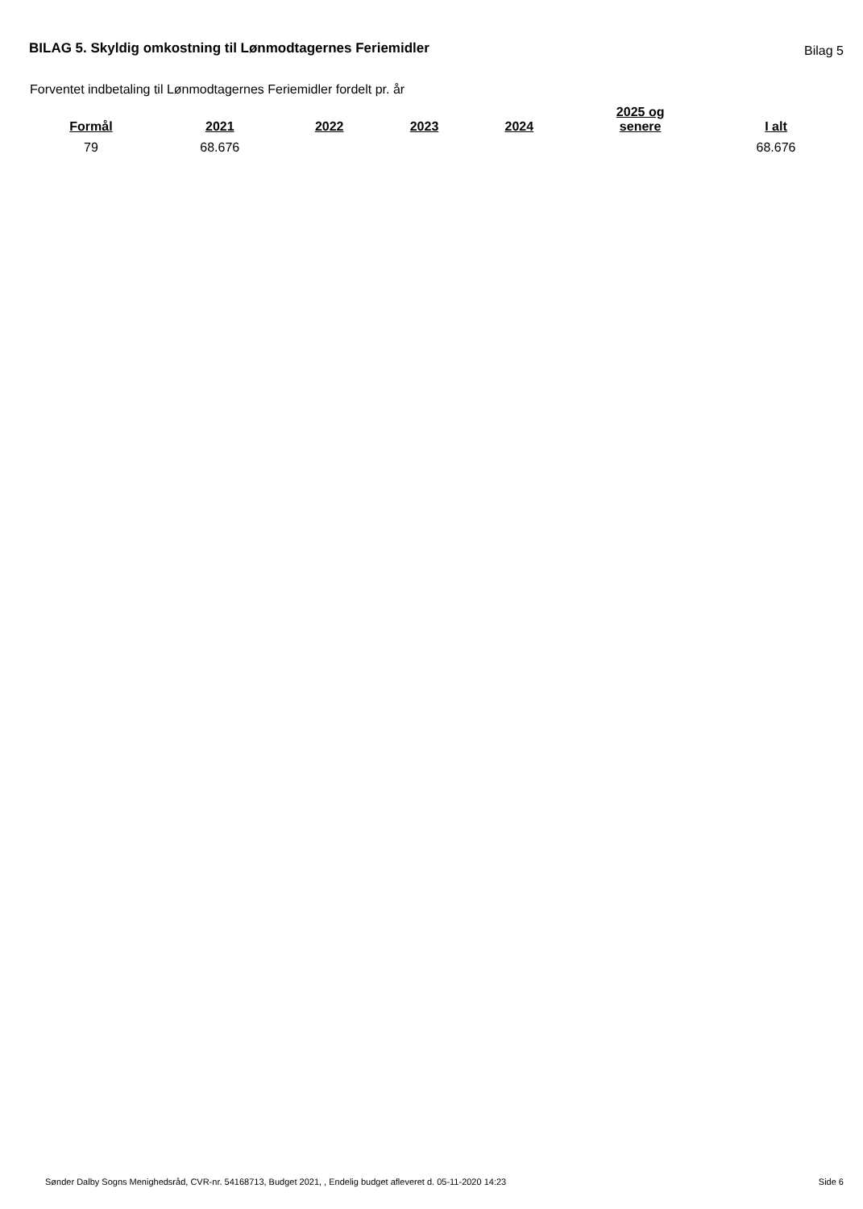BILAG 5. Skyldig omkostning til Lønmodtagernes Feriemidler
Bilag 5
Forventet indbetaling til Lønmodtagernes Feriemidler fordelt pr. år
| Formål | 2021 | 2022 | 2023 | 2024 | 2025 og senere | I alt |
| --- | --- | --- | --- | --- | --- | --- |
| 79 | 68.676 | | | | | 68.676 |
Sønder Dalby Sogns Menighedsråd, CVR-nr. 54168713, Budget 2021, , Endelig budget afleveret d. 05-11-2020 14:23 Side 6